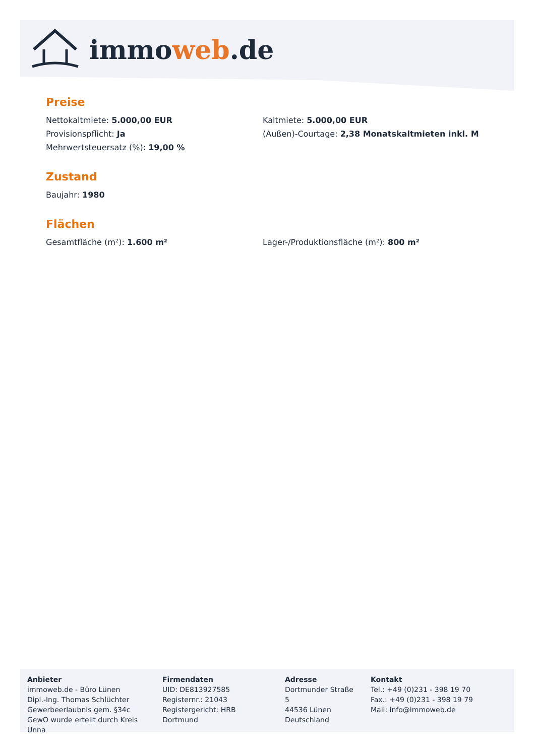immoweb.de
Preise
Nettokaltmiete: 5.000,00 EUR
Kaltmiete: 5.000,00 EUR
Provisionspflicht: Ja
(Außen)-Courtage: 2,38 Monatskaltmieten inkl. M
Mehrwertsteuersatz (%): 19,00 %
Zustand
Baujahr: 1980
Flächen
Gesamtfläche (m²): 1.600 m²
Lager-/Produktionsfläche (m²): 800 m²
Anbieter
immoweb.de - Büro Lünen
Dipl.-Ing. Thomas Schlüchter
Gewerbeerlaubnis gem. §34c GewO wurde erteilt durch Kreis Unna
Firmendaten
UID: DE813927585
Registernr.: 21043
Registergericht: HRB Dortmund
Adresse
Dortmunder Straße 5
44536 Lünen
Deutschland
Kontakt
Tel.: +49 (0)231 - 398 19 70
Fax.: +49 (0)231 - 398 19 79
Mail: info@immoweb.de